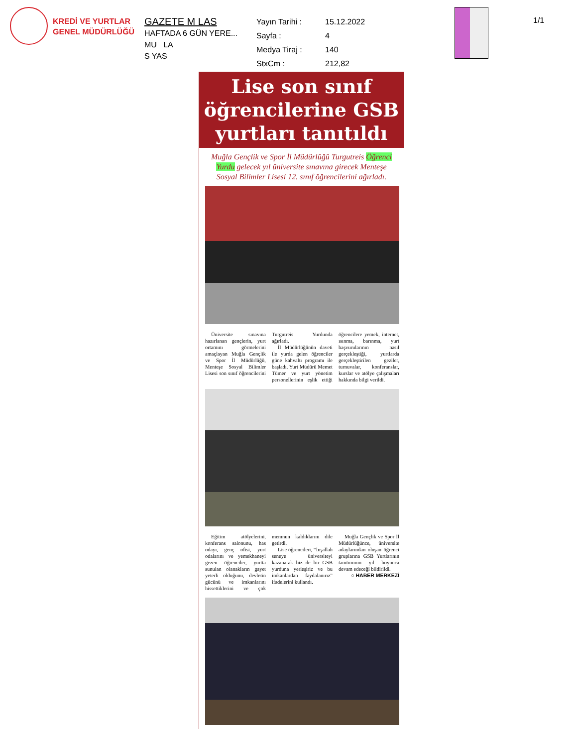KREDİ VE YURTLAR
GENEL MÜDÜRLÜĞÜ
GAZETE M LAS
HAFTADA 6 GÜN YERE...
MU LA
S YAS
Yayın Tarihi : 15.12.2022 Sayfa : 4 Medya Tiraj : 140 StxCm : 212,82
1/1
Lise son sınıf
öğrencilerine GSB
yurtları tanıtıldı
Muğla Gençlik ve Spor İl Müdürlüğü Turgutreis Öğrenci Yurdu gelecek yıl üniversite sınavına girecek Menteşe Sosyal Bilimler Lisesi 12. sınıf öğrencilerini ağırladı.
Üniversite sınavına hazırlanan gençlerin, yurt ortamını görmelerini amaçlayan Muğla Gençlik ve Spor İl Müdürlüğü, Menteşe Sosyal Bilimler Lisesi son sınıf öğrencilerini Turgutreis Yurdunda ağırladı.
İl Müdürlüğünün daveti ile yurda gelen öğrenciler güne kahvaltı programı ile başladı. Yurt Müdürü Memet Tümer ve yurt yönetim personellerinin eşlik ettiği öğrencilere yemek, internet, ısınma, barınma, yurt başvurularının nasıl gerçekleştiği, yurtlarda gerçekleştirilen geziler, turnuvalar, konferanslar, kurslar ve atölye çalışmaları hakkında bilgi verildi.
Eğitim atölyelerini, konferans salonunu, has odayı, genç ofisi, yurt odalarını ve yemekhaneyi gezen öğrenciler, yurtta sunulan olanakların gayet yeterli olduğunu, devletin gücünü ve imkanlarını hissettiklerini ve çok memnun kaldıklarını dile getirdi.
Lise öğrencileri, “İnşallah seneye üniversiteyi kazanarak biz de bir GSB yurduna yerleşiriz ve bu imkanlardan faydalanırız” ifadelerini kullandı.
Muğla Gençlik ve Spor İl Müdürlüğünce, üniversite adaylarından oluşan öğrenci gruplarına GSB Yurtlarının tanıtımının yıl boyunca devam edeceği bildirildi.
○ HABER MERKEZİ